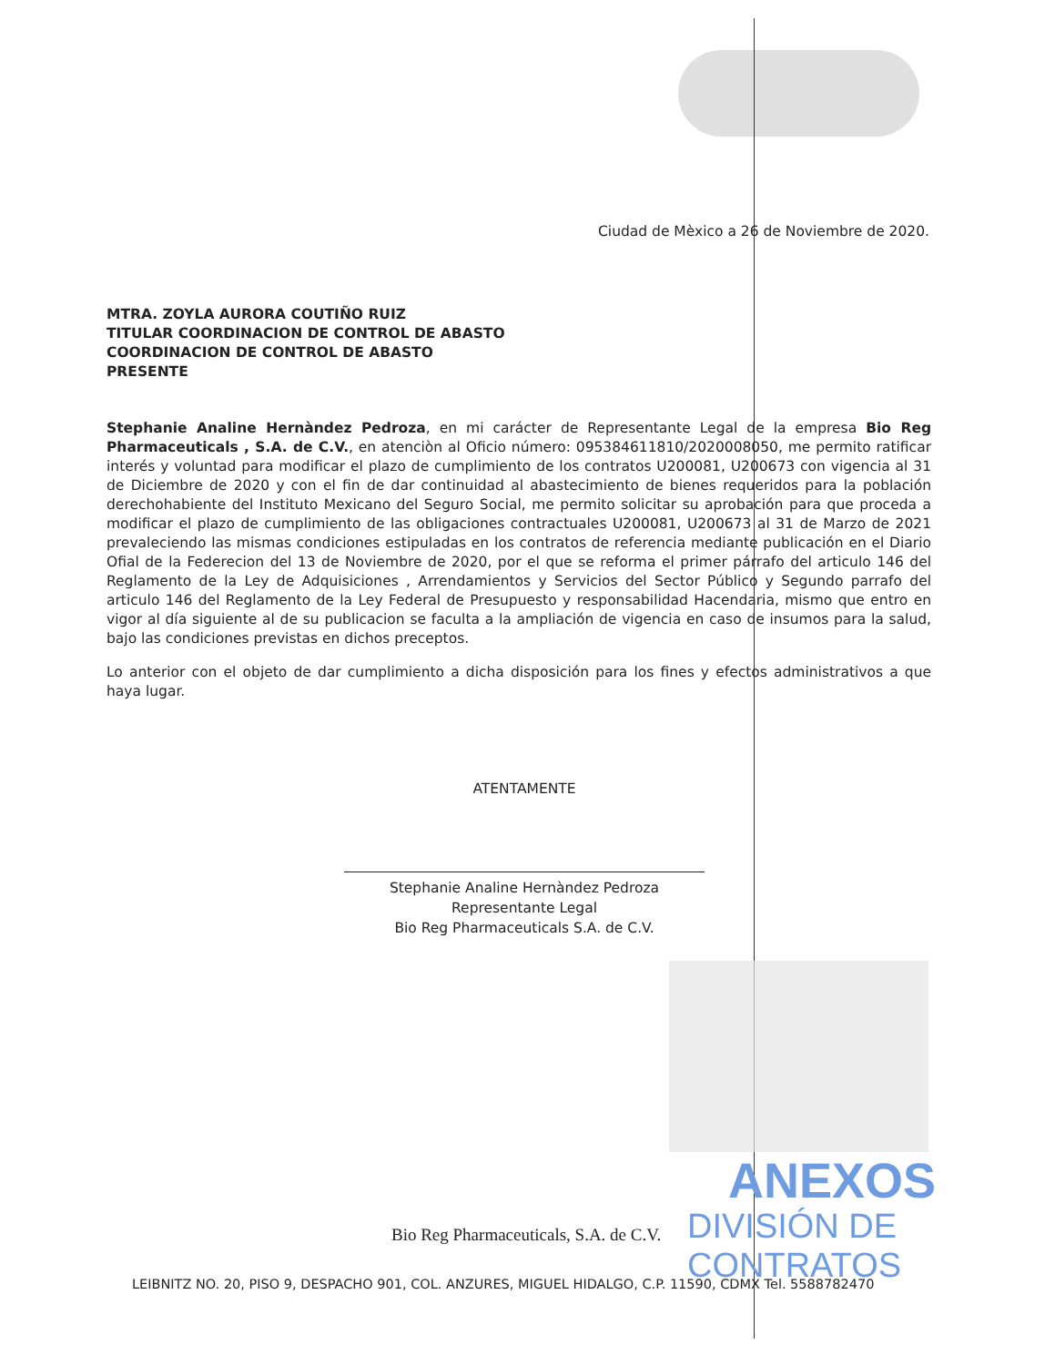Ciudad de Mèxico a 26 de Noviembre de 2020.
MTRA. ZOYLA AURORA COUTIÑO RUIZ
TITULAR COORDINACION DE CONTROL DE ABASTO
COORDINACION DE CONTROL DE ABASTO
PRESENTE
Stephanie Analine Hernàndez Pedroza, en mi carácter de Representante Legal de la empresa Bio Reg Pharmaceuticals , S.A. de C.V., en atenciòn al Oficio número: 095384611810/2020008050, me permito ratificar interés y voluntad para modificar el plazo de cumplimiento de los contratos U200081, U200673 con vigencia al 31 de Diciembre de 2020 y con el fin de dar continuidad al abastecimiento de bienes requeridos para la población derechohabiente del Instituto Mexicano del Seguro Social, me permito solicitar su aprobación para que proceda a modificar el plazo de cumplimiento de las obligaciones contractuales U200081, U200673 al 31 de Marzo de 2021 prevaleciendo las mismas condiciones estipuladas en los contratos de referencia mediante publicación en el Diario Ofial de la Federecion del 13 de Noviembre de 2020, por el que se reforma el primer párrafo del articulo 146 del Reglamento de la Ley de Adquisiciones , Arrendamientos y Servicios del Sector Público y Segundo parrafo del articulo 146 del Reglamento de la Ley Federal de Presupuesto y responsabilidad Hacendaria, mismo que entro en vigor al día siguiente al de su publicacion se faculta a la ampliación de vigencia en caso de insumos para la salud, bajo las condiciones previstas en dichos preceptos.
Lo anterior con el objeto de dar cumplimiento a dicha disposición para los fines y efectos administrativos a que haya lugar.
ATENTAMENTE
Stephanie Analine Hernàndez Pedroza
Representante Legal
Bio Reg Pharmaceuticals S.A. de C.V.
ANEXOS
Bio Reg Pharmaceuticals, S.A. de C.V.
DIVISIÓN DE CONTRATOS
LEIBNITZ NO. 20, PISO 9, DESPACHO 901, COL. ANZURES, MIGUEL HIDALGO, C.P. 11590, CDMX Tel. 5588782470